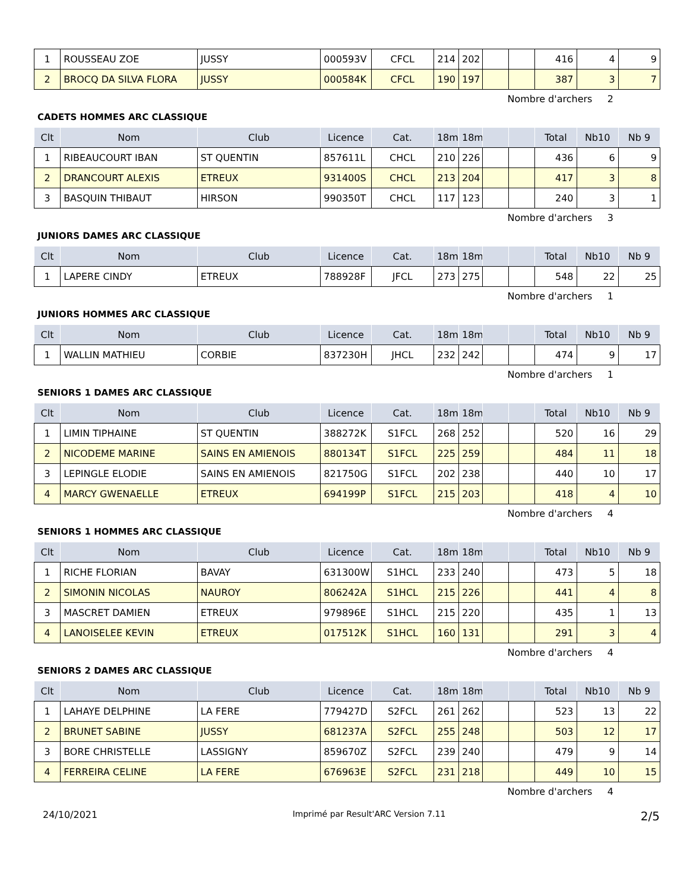| 1 | ROUSSEAU ZOE | JUSSY | 000593V | CFCL | 214 | 202 | | | 416 | 4 | 9 |
| 2 | BROCQ DA SILVA FLORA | JUSSY | 000584K | CFCL | 190 | 197 | | | 387 | 3 | 7 |
Nombre d'archers 2
CADETS HOMMES ARC CLASSIQUE
| Clt | Nom | Club | Licence | Cat. | 18m | 18m | | | Total | Nb10 | Nb 9 |
| --- | --- | --- | --- | --- | --- | --- | --- | --- | --- | --- | --- |
| 1 | RIBEAUCOURT IBAN | ST QUENTIN | 857611L | CHCL | 210 | 226 | | | 436 | 6 | 9 |
| 2 | DRANCOURT ALEXIS | ETREUX | 931400S | CHCL | 213 | 204 | | | 417 | 3 | 8 |
| 3 | BASQUIN THIBAUT | HIRSON | 990350T | CHCL | 117 | 123 | | | 240 | 3 | 1 |
Nombre d'archers 3
JUNIORS DAMES ARC CLASSIQUE
| Clt | Nom | Club | Licence | Cat. | 18m | 18m | | | Total | Nb10 | Nb 9 |
| --- | --- | --- | --- | --- | --- | --- | --- | --- | --- | --- | --- |
| 1 | LAPERE CINDY | ETREUX | 788928F | JFCL | 273 | 275 | | | 548 | 22 | 25 |
Nombre d'archers 1
JUNIORS HOMMES ARC CLASSIQUE
| Clt | Nom | Club | Licence | Cat. | 18m | 18m | | | Total | Nb10 | Nb 9 |
| --- | --- | --- | --- | --- | --- | --- | --- | --- | --- | --- | --- |
| 1 | WALLIN MATHIEU | CORBIE | 837230H | JHCL | 232 | 242 | | | 474 | 9 | 17 |
Nombre d'archers 1
SENIORS 1 DAMES ARC CLASSIQUE
| Clt | Nom | Club | Licence | Cat. | 18m | 18m | | | Total | Nb10 | Nb 9 |
| --- | --- | --- | --- | --- | --- | --- | --- | --- | --- | --- | --- |
| 1 | LIMIN TIPHAINE | ST QUENTIN | 388272K | S1FCL | 268 | 252 | | | 520 | 16 | 29 |
| 2 | NICODEME MARINE | SAINS EN AMIENOIS | 880134T | S1FCL | 225 | 259 | | | 484 | 11 | 18 |
| 3 | LEPINGLE ELODIE | SAINS EN AMIENOIS | 821750G | S1FCL | 202 | 238 | | | 440 | 10 | 17 |
| 4 | MARCY GWENAELLE | ETREUX | 694199P | S1FCL | 215 | 203 | | | 418 | 4 | 10 |
Nombre d'archers 4
SENIORS 1 HOMMES ARC CLASSIQUE
| Clt | Nom | Club | Licence | Cat. | 18m | 18m | | | Total | Nb10 | Nb 9 |
| --- | --- | --- | --- | --- | --- | --- | --- | --- | --- | --- | --- |
| 1 | RICHE FLORIAN | BAVAY | 631300W | S1HCL | 233 | 240 | | | 473 | 5 | 18 |
| 2 | SIMONIN NICOLAS | NAUROY | 806242A | S1HCL | 215 | 226 | | | 441 | 4 | 8 |
| 3 | MASCRET DAMIEN | ETREUX | 979896E | S1HCL | 215 | 220 | | | 435 | 1 | 13 |
| 4 | LANOISELEE KEVIN | ETREUX | 017512K | S1HCL | 160 | 131 | | | 291 | 3 | 4 |
Nombre d'archers 4
SENIORS 2 DAMES ARC CLASSIQUE
| Clt | Nom | Club | Licence | Cat. | 18m | 18m | | | Total | Nb10 | Nb 9 |
| --- | --- | --- | --- | --- | --- | --- | --- | --- | --- | --- | --- |
| 1 | LAHAYE DELPHINE | LA FERE | 779427D | S2FCL | 261 | 262 | | | 523 | 13 | 22 |
| 2 | BRUNET SABINE | JUSSY | 681237A | S2FCL | 255 | 248 | | | 503 | 12 | 17 |
| 3 | BORE CHRISTELLE | LASSIGNY | 859670Z | S2FCL | 239 | 240 | | | 479 | 9 | 14 |
| 4 | FERREIRA CELINE | LA FERE | 676963E | S2FCL | 231 | 218 | | | 449 | 10 | 15 |
Nombre d'archers 4
24/10/2021 Imprimé par Result'ARC Version 7.11 2/5